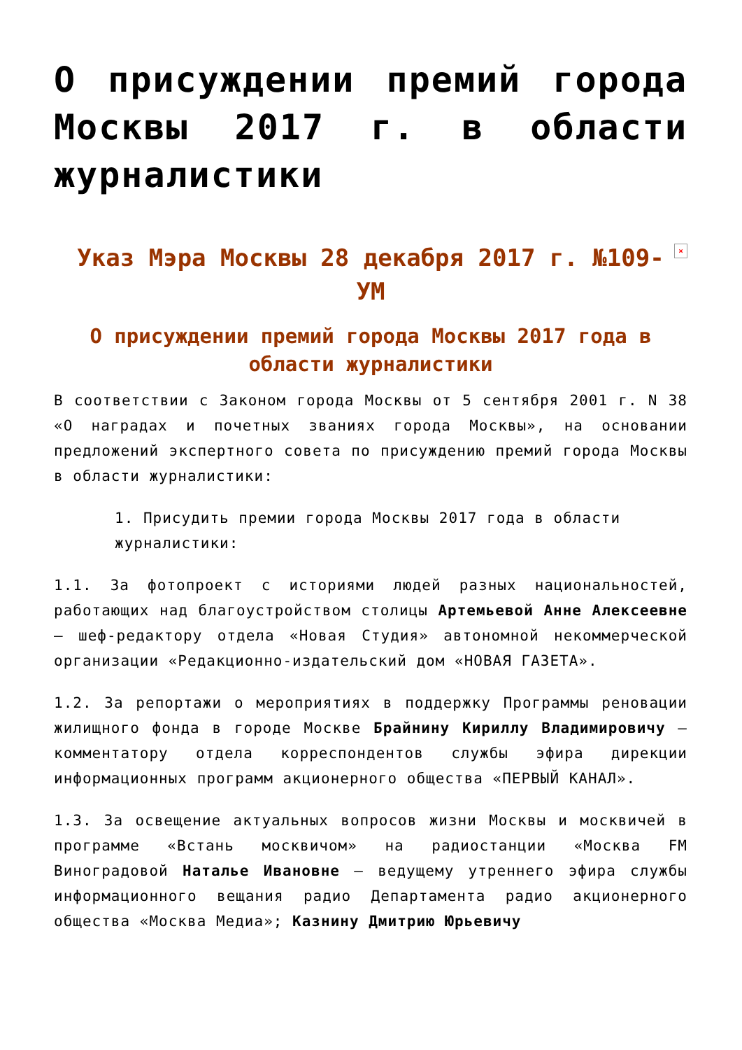О присуждении премий города Москвы 2017 г. в области журналистики
Указ Мэра Москвы 28 декабря 2017 г. №109-УМ ×
О присуждении премий города Москвы 2017 года в области журналистики
В соответствии с Законом города Москвы от 5 сентября 2001 г. N 38 «О наградах и почетных званиях города Москвы», на основании предложений экспертного совета по присуждению премий города Москвы в области журналистики:
1. Присудить премии города Москвы 2017 года в области журналистики:
1.1. За фотопроект с историями людей разных национальностей, работающих над благоустройством столицы Артемьевой Анне Алексеевне – шеф-редактору отдела «Новая Студия» автономной некоммерческой организации «Редакционно-издательский дом «НОВАЯ ГАЗЕТА».
1.2. За репортажи о мероприятиях в поддержку Программы реновации жилищного фонда в городе Москве Брайнину Кириллу Владимировичу – комментатору отдела корреспондентов службы эфира дирекции информационных программ акционерного общества «ПЕРВЫЙ КАНАЛ».
1.3. За освещение актуальных вопросов жизни Москвы и москвичей в программе «Встань москвичом» на радиостанции «Москва FM Виноградовой Наталье Ивановне – ведущему утреннего эфира службы информационного вещания радио Департамента радио акционерного общества «Москва Медиа»; Казнину Дмитрию Юрьевичу